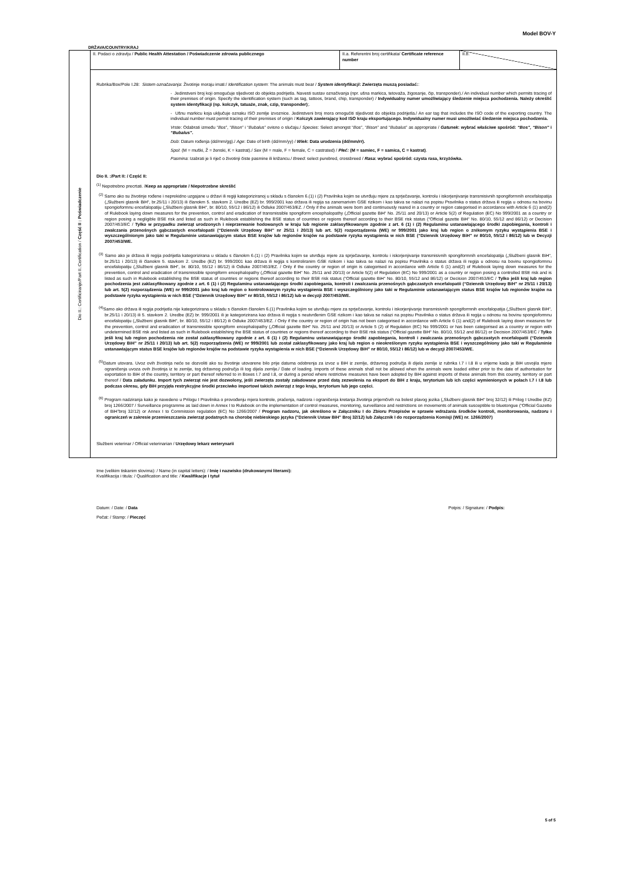Model BOV-Y
DRŽAVA/COUNTRY/KRAJ
Dio II.: Certificiranje/Part II.:Certification / Część II : Poświadczenie
| II. Podaci o zdravlju / Public Health Attestation / Poświadczenie zdrowia publicznego | II.a. Referentni broj certifikata/ Certificate reference number | II.b. |
Rubrika/Box/Pole I.28: Sistem označavanja: Životinje moraju imati:/ Identification system: The animals must bear / System identyfikacji: Zwierzęta muszą posiadać::
- Jedinstveni broj koji omogućuje sljedivost do objekta podrijetla. Navesti sustav označivanja (npr. ušna markica, tetovaža, žigosanje, čip, transponder)./ An individual number which permits tracing of their premises of origin. Specify the identification system (such as tag, tattoos, brand, chip, transponder) / Indywidualny numer umożliwiający śledzenie miejsca pochodzenia. Należy określić system identyfikacji (np. kolczyk, tatuaże, znak, czip, transponder);.
- Ušnu markicu koja uključuje oznaku ISO zemlje izvoznice. Jedinstveni broj mora omogućiti sljedivost do objekta podrijetla./ An ear tag that includes the ISO code of the exporting country. The individual number must permit tracing of their premises of origin / Kolczyk zawierający kod ISO kraju eksportującego. Indywidualny numer musi umożliwiać śledzenie miejsca pochodzenia.
Vrste: Odabrati između “Bos”, “Bison” i “Bubalus” ovisno o slučaju./ Species: Select amongst “Bos”, “Bison” and “Bubalus” as appropriate / Gatunek: wybrać właściwe spośród: “Bos”, “Bison” i “Bubalus”.
Dob: Datum rođenja (dd/mm/gg)./ Age: Date of birth (dd/mm/yy) / Wiek: Data urodzenia (dd/mm/rr).
Spol: (M = muški, Ž = ženski, K = kastrat)./ Sex (M = male, F = female, C = castrated) / Płeć: (M = samiec, F = samica, C = kastrat).
Pasmina: Izabrati je li riječ o životinji čiste pasmine ili križancu./ Breed: select purebred, crossbreed / Rasa: wybrać spośród: czysta rasa, krzyżówka.
Dio II. :/Part II: / Część II:
<sup>(1)</sup> Nepotrebno precrtati. /Keep as appropriate / Niepotrzebne skreślić
<sup>(2)</sup> Samo ako su životinje rođene i neprekidno uzgajane u državi ili regiji kategoriziranoj u skladu s članokm 6.(1) i (2) Pravilnika kojim se utvrđuju mjere za sprječavanje, kontrolu i iskorjenjivanje transmisivnih spongiformnih encefalopatija („Službeni glasnik BiH“, br.25/11 i 20/13) ili članokm 5. stavkom 2. Uredbe (EZ) br. 999/2001 kao država ili regija sa zanemarivim GSE rizikom i kao takva se nalazi na popisu Pravilnika o status država ili regija u odnosu na bovinu spongioformnu encefalopatiju („Službeni glasnik BiH“, br. 80/10, 55/12 i 86/12) ili Odluke 2007/453/EZ. / Only if the animals were born and continuously reared in a country or region categorised in accordance with Article 6 (1) and(2) of Rulebook laying down measures for the prevention, control and eradication of transmissible spongiform encephalopathy („Official gazette BiH“ No. 25/11 and 20/13) or Article 5(2) of Regulation (EC) No 999/2001 as a country or region posing a negligible BSE risk and listed as such in Rulebook establishing the BSE status of countries or regions thereof according to their BSE risk status (“Official gazette BiH“ No. 80/10, 55/12 and 86/12) or Decision 2007/453/EC / Tylko w przypadku zwierząt urodzonych i nieprzerwanie hodowanych w kraju lub regionie zaklasyfikowanym zgodnie z art. 6 (1) i (2) Regulaminu ustanawiającego środki zapobiegania, kontroli i zwalczania przenośnych gąbczastych encefalopatii (“Dziennik Urzędowy BiH” nr 25/11 i 20/13) lub art. 5(2) rozporządzenia (WE) nr 999/2001 jako kraj lub region o znikomym ryzyku wystąpienia BSE i wyszczególnionym jako taki w Regulaminie ustanawiającym status BSE krajów lub regionów krajów na podstawie ryzyka wystąpienia w nich BSE (“Dziennik Urzędowy BiH” nr 80/10, 55/12 i 86/12) lub w Decyzji 2007/453/WE.
<sup>(3)</sup> Samo ako je država ili regija podrijetla kategorizirana u skladu s članokm 6.(1) i (2) Pravilnika kojim se utvrđuju mjere za sprječavanje, kontrolu i iskorjenjivanje transmisivnih spongiformnih encefalopatija („Službeni glasnik BiH“, br.25/11 i 20/13) ili članokm 5. stavkom 2. Uredbe (EZ) br. 999/2001 kao država ili regija s kontroliranim GSE rizikom i kao takva se nalazi na popisu Pravilnika o status država ili regija u odnosu na bovinu spongioformnu encefalopatiju („Službeni glasnik BiH“, br. 80/10, 55/12 i 86/12) ili Odluke 2007/453/EZ. / Only if the country or region of origin is categorised in accordance with Article 6 (1) and(2) of Rulebook laying down measures for the prevention, control and eradication of transmissible spongiform encephalopathy („Official gazette BiH“ No. 25/11 and 20/13) or Article 5(2) of Regulation (EC) No 999/2001 as a country or region posing a controlled BSE risk and is listed as such in Rulebook establishing the BSE status of countries or regions thereof according to their BSE risk status (“Official gazette BiH“ No. 80/10, 55/12 and 86/12) or Decision 2007/453/EC / Tylko jeśli kraj lub region pochodzenia jest zaklasyfikowany zgodnie z art. 6 (1) i (2) Regulaminu ustanawiającego środki zapobiegania, kontroli i zwalczania przenośnych gąbczastych encefalopatii (“Dziennik Urzędowy BiH” nr 25/11 i 20/13) lub art. 5(2) rozporządzenia (WE) nr 999/2001 jako kraj lub region o kontrolowanym ryzyku wystąpienia BSE i wyszczególniony jako taki w Regulaminie ustanawiającym status BSE krajów lub regionów krajów na podstawie ryzyka wystąpienia w nich BSE (“Dziennik Urzędowy BiH” nr 80/10, 55/12 i 86/12) lub w decyzji 2007/453/WE.
<sup>(4)</sup> Samo ako država ili regija podrijetla nije kategorizirana u skladu s članokm članokm 6.(1) Pravilnika kojim se utvrđuju mjere za sprječavanje, kontrolu i iskorjenjivanje transmisivnih spongiformnih encefalopatija („Službeni glasnik BiH“, br.25/11 i 20/13) ili 5. stavkom 2. Uredbe (EZ) br. 999/2001 ili je kategorizirana kao država ili regija s neutvrđenim GSE rizikom i kao takva se nalazi na popisu Pravilnika o status država ili regija u odnosu na bovinu spongioformnu encefalopatiju („Službeni glasnik BiH“, br. 80/10, 55/12 i 86/12) ili Odluke 2007/453/EZ. / Only if the country or region of origin has not been categorised in accordance with Article 6 (1) and(2) of Rulebook laying down measures for the prevention, control and eradication of transmissible spongiform encephalopathy („Official gazette BiH“ No. 25/11 and 20/13) or Article 5 (2) of Regulation (EC) No 999/2001 or has been categorised as a country or region with undetermined BSE risk and listed as such in Rulebook establishing the BSE status of countries or regions thereof according to their BSE risk status (“Official gazette BiH“ No. 80/10, 55/12 and 86/12) or Decision 2007/453/EC / Tylko jeśli kraj lub region pochodzenia nie został zaklasyfikowany zgodnie z art. 6 (1) i (2) Regulaminu ustanawiającego środki zapobiegania, kontroli i zwalczania przenośnych gąbczastych encefalopatii (“Dziennik Urzędowy BiH” nr 25/11 i 20/13) lub art. 5(2) rozporządzenia (WE) nr 999/2001 lub został zaklasyfikowany jako kraj lub region o nieokreślonym ryzyku wystąpienia BSE i wyszczególniony jako taki w Regulaminie ustanawiającym status BSE krajów lub regionów krajów na podstawie ryzyka wystąpienia w nich BSE (“Dziennik Urzędowy BiH” nr 80/10, 55/12 i 86/12) lub w decyzji 2007/453/WE.
<sup>(5)</sup> Datum utovara. Uvoz ovih životinja neće se dozvoliti ako su životinje utovarene bilo prije datuma odobrenja za izvoz u BiH iz zemlje, državnog područja ili dijela zemlje iz rubrika I.7 i I.8 ili u vrijeme kada je BiH usvojila mjere ograničenja uvoza ovih životinja iz te zemlje, tog državnog područja ili tog dijela zemlje./ Date of loading. Imports of these animals shall not be allowed when the animals were loaded either prior to the date of authorisation for exportation to BiH of the country, territory or part thereof referred to in Boxes I.7 and I.8, or during a period where restrictive measures have been adopted by BiH against imports of these animals from this country, territory or part thereof / Data załadunku. Import tych zwierząt nie jest dozwolony, jeśli zwierzęta zostały załadowane przed datą zezwolenia na eksport do BiH z kraju, terytorium lub ich części wymienionych w polach I.7 i I.8 lub podczas okresu, gdy BiH przyjęła restrykcyjne środki przeciwko importowi takich zwierząt z tego kraju, terytorium lub jego części.
<sup>(6)</sup> Program nadziranja kako je navedeno u Prilogu I Pravilnika o provođenju mjera kontrole, praćenja, nadzora i ograničenja kretanja životinja prijemčivih na bolest plavog jezika („Službeni glasnik BiH“ broj 32/12) ili Prilog I Uredbe (EZ) broj 1266/2007 / Surveillance programme as laid down in Annex I to Rulebook on the implementation of control measures, monitoring, surveillance and restrictions on movements of animals susceptible to bluetongue (“Official Gazette of BiH”broj 32/12) or Annex I to Commission regulation (EC) No 1266/2007 / Program nadzoru, jak określono w Załączniku I do Zbioru Przepisów w sprawie wdrażania środków kontroli, monitorowania, nadzoru i ograniczeń w zakresie przemieszczania zwierząt podatnych na chorobę niebieskiego języka ("Dziennik Ustaw BiH" Broj 32/12) lub Załącznik I do rozporządzenia Komisji (WE) nr. 1266/2007)
Službeni veterinar / Official veterinarian / Urzędowy lekarz weterynarii
Ime (velikim tiskanim slovima): / Name (in capital letters): / Imię i nazwisko (drukowanymi literami):
Kvalifikacija i titula: / Qualification and title: / Kwalifikacje i tytuł
Datum: / Date: / Data Potpis: / Signature: / Podpis:
Pečat: / Stamp: / Pieczęć
5 of 5